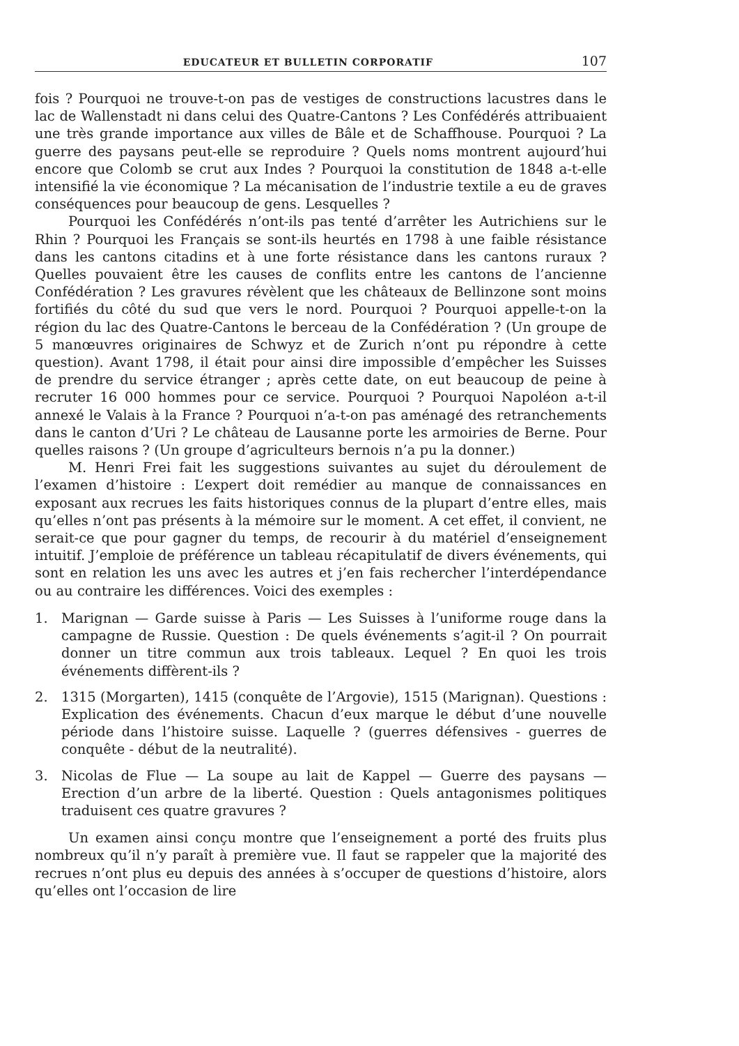EDUCATEUR ET BULLETIN CORPORATIF 107
fois ? Pourquoi ne trouve-t-on pas de vestiges de constructions lacustres dans le lac de Wallenstadt ni dans celui des Quatre-Cantons ? Les Confédérés attribuaient une très grande importance aux villes de Bâle et de Schaffhouse. Pourquoi ? La guerre des paysans peut-elle se reproduire ? Quels noms montrent aujourd’hui encore que Colomb se crut aux Indes ? Pourquoi la constitution de 1848 a-t-elle intensifié la vie économique ? La mécanisation de l’industrie textile a eu de graves conséquences pour beaucoup de gens. Lesquelles ?
Pourquoi les Confédérés n’ont-ils pas tenté d’arrêter les Autrichiens sur le Rhin ? Pourquoi les Français se sont-ils heurtés en 1798 à une faible résistance dans les cantons citadins et à une forte résistance dans les cantons ruraux ? Quelles pouvaient être les causes de conflits entre les cantons de l’ancienne Confédération ? Les gravures révèlent que les châteaux de Bellinzone sont moins fortifiés du côté du sud que vers le nord. Pourquoi ? Pourquoi appelle-t-on la région du lac des Quatre-Cantons le berceau de la Confédération ? (Un groupe de 5 manœuvres originaires de Schwyz et de Zurich n’ont pu répondre à cette question). Avant 1798, il était pour ainsi dire impossible d’empêcher les Suisses de prendre du service étranger ; après cette date, on eut beaucoup de peine à recruter 16 000 hommes pour ce service. Pourquoi ? Pourquoi Napoléon a-t-il annexé le Valais à la France ? Pourquoi n’a-t-on pas aménagé des retranchements dans le canton d’Uri ? Le château de Lausanne porte les armoiries de Berne. Pour quelles raisons ? (Un groupe d’agriculteurs bernois n’a pu la donner.)
M. Henri Frei fait les suggestions suivantes au sujet du déroulement de l’examen d’histoire : L’expert doit remédier au manque de connaissances en exposant aux recrues les faits historiques connus de la plupart d’entre elles, mais qu’elles n’ont pas présents à la mémoire sur le moment. A cet effet, il convient, ne serait-ce que pour gagner du temps, de recourir à du matériel d’enseignement intuitif. J’emploie de préférence un tableau récapitulatif de divers événements, qui sont en relation les uns avec les autres et j’en fais rechercher l’interdépendance ou au contraire les différences. Voici des exemples :
1. Marignan — Garde suisse à Paris — Les Suisses à l’uniforme rouge dans la campagne de Russie. Question : De quels événements s’agit-il ? On pourrait donner un titre commun aux trois tableaux. Lequel ? En quoi les trois événements diffèrent-ils ?
2. 1315 (Morgarten), 1415 (conquête de l’Argovie), 1515 (Marignan). Questions : Explication des événements. Chacun d’eux marque le début d’une nouvelle période dans l’histoire suisse. Laquelle ? (guerres défensives - guerres de conquête - début de la neutralité).
3. Nicolas de Flue — La soupe au lait de Kappel — Guerre des paysans — Erection d’un arbre de la liberté. Question : Quels antagonismes politiques traduisent ces quatre gravures ?
Un examen ainsi conçu montre que l’enseignement a porté des fruits plus nombreux qu’il n’y paraît à première vue. Il faut se rappeler que la majorité des recrues n’ont plus eu depuis des années à s’occuper de questions d’histoire, alors qu’elles ont l’occasion de lire